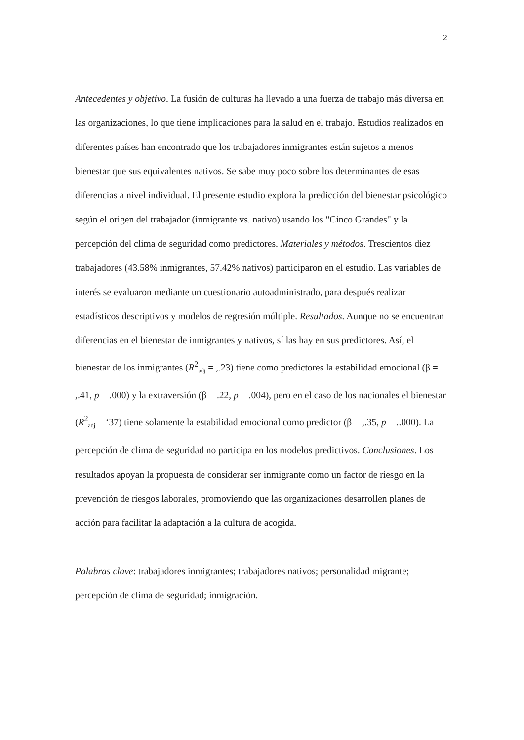2
Antecedentes y objetivo. La fusión de culturas ha llevado a una fuerza de trabajo más diversa en las organizaciones, lo que tiene implicaciones para la salud en el trabajo. Estudios realizados en diferentes países han encontrado que los trabajadores inmigrantes están sujetos a menos bienestar que sus equivalentes nativos. Se sabe muy poco sobre los determinantes de esas diferencias a nivel individual. El presente estudio explora la predicción del bienestar psicológico según el origen del trabajador (inmigrante vs. nativo) usando los "Cinco Grandes" y la percepción del clima de seguridad como predictores. Materiales y métodos. Trescientos diez trabajadores (43.58% inmigrantes, 57.42% nativos) participaron en el estudio. Las variables de interés se evaluaron mediante un cuestionario autoadministrado, para después realizar estadísticos descriptivos y modelos de regresión múltiple. Resultados. Aunque no se encuentran diferencias en el bienestar de inmigrantes y nativos, sí las hay en sus predictores. Así, el bienestar de los inmigrantes (R<sup>2</sup><sub>adj</sub> = ,.23) tiene como predictores la estabilidad emocional (β = ,.41, p = .000) y la extraversión (β = .22, p = .004), pero en el caso de los nacionales el bienestar (R<sup>2</sup><sub>adj</sub> = ‘37) tiene solamente la estabilidad emocional como predictor (β = ,.35, p = ..000). La percepción de clima de seguridad no participa en los modelos predictivos. Conclusiones. Los resultados apoyan la propuesta de considerar ser inmigrante como un factor de riesgo en la prevención de riesgos laborales, promoviendo que las organizaciones desarrollen planes de acción para facilitar la adaptación a la cultura de acogida.
Palabras clave: trabajadores inmigrantes; trabajadores nativos; personalidad migrante; percepción de clima de seguridad; inmigración.